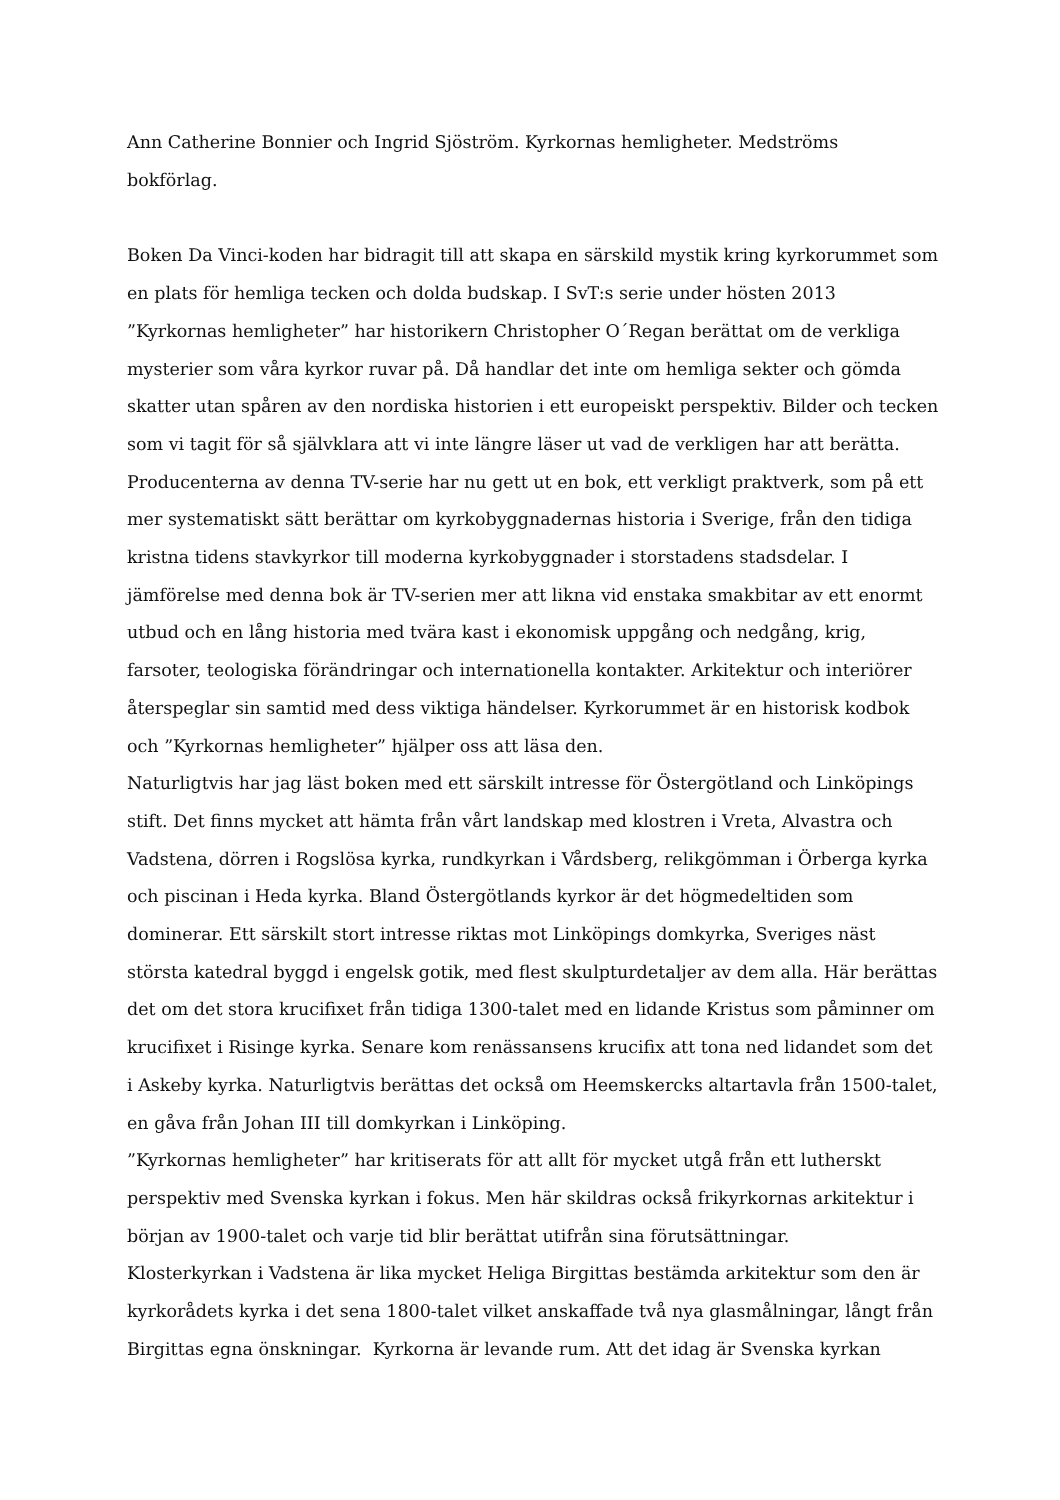Ann Catherine Bonnier och Ingrid Sjöström. Kyrkornas hemligheter. Medströms
bokförlag.
Boken Da Vinci-koden har bidragit till att skapa en särskild mystik kring kyrkorummet som en plats för hemliga tecken och dolda budskap. I SvT:s serie under hösten 2013 ”Kyrkornas hemligheter” har historikern Christopher O´Regan berättat om de verkliga mysterier som våra kyrkor ruvar på. Då handlar det inte om hemliga sekter och gömda skatter utan spåren av den nordiska historien i ett europeiskt perspektiv. Bilder och tecken som vi tagit för så självklara att vi inte längre läser ut vad de verkligen har att berätta. Producenterna av denna TV-serie har nu gett ut en bok, ett verkligt praktverk, som på ett mer systematiskt sätt berättar om kyrkobyggnadernas historia i Sverige, från den tidiga kristna tidens stavkyrkor till moderna kyrkobyggnader i storstadens stadsdelar. I jämförelse med denna bok är TV-serien mer att likna vid enstaka smakbitar av ett enormt utbud och en lång historia med tvära kast i ekonomisk uppgång och nedgång, krig, farsoter, teologiska förändringar och internationella kontakter. Arkitektur och interiörer återspeglar sin samtid med dess viktiga händelser. Kyrkorummet är en historisk kodbok och ”Kyrkornas hemligheter” hjälper oss att läsa den.
Naturligtvis har jag läst boken med ett särskilt intresse för Östergötland och Linköpings stift. Det finns mycket att hämta från vårt landskap med klostren i Vreta, Alvastra och Vadstena, dörren i Rogslösa kyrka, rundkyrkan i Vårdsberg, relikgömman i Örberga kyrka och piscinan i Heda kyrka. Bland Östergötlands kyrkor är det högmedeltiden som dominerar. Ett särskilt stort intresse riktas mot Linköpings domkyrka, Sveriges näst största katedral byggd i engelsk gotik, med flest skulpturdetaljer av dem alla. Här berättas det om det stora krucifixet från tidiga 1300-talet med en lidande Kristus som påminner om krucifixet i Risinge kyrka. Senare kom renässansens krucifix att tona ned lidandet som det i Askeby kyrka. Naturligtvis berättas det också om Heemskercks altartavla från 1500-talet, en gåva från Johan III till domkyrkan i Linköping.
”Kyrkornas hemligheter” har kritiserats för att allt för mycket utgå från ett lutherskt perspektiv med Svenska kyrkan i fokus. Men här skildras också frikyrkornas arkitektur i början av 1900-talet och varje tid blir berättat utifrån sina förutsättningar.
Klosterkyrkan i Vadstena är lika mycket Heliga Birgittas bestämda arkitektur som den är kyrkorådets kyrka i det sena 1800-talet vilket anskaffade två nya glasmålningar, långt från Birgittas egna önskningar. Kyrkorna är levande rum. Att det idag är Svenska kyrkan